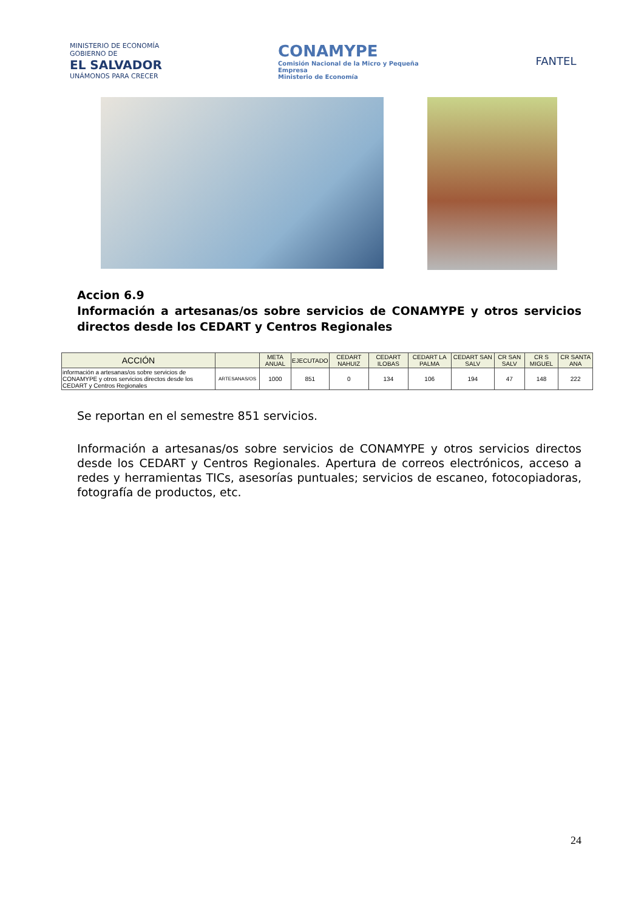MINISTERIO DE ECONOMÍA
GOBIERNO DE
EL SALVADOR
UNÁMONOS PARA CRECER
CONAMYPE
Comisión Nacional de la Micro y Pequeña Empresa
Ministerio de Economía
FANTEL
Accion 6.9
Información a artesanas/os sobre servicios de CONAMYPE y otros servicios directos desde los CEDART y Centros Regionales
| ACCIÓN | | META ANUAL | EJECUTADO | CEDART NAHUIZ | CEDART ILOBAS | CEDART LA PALMA | CEDART SAN SALV | CR SAN SALV | CR S MIGUEL | CR SANTA ANA |
| --- | --- | --- | --- | --- | --- | --- | --- | --- | --- | --- |
| información a artesanas/os sobre servicios de CONAMYPE y otros servicios directos desde los CEDART y Centros Regionales | ARTESANAS/OS | 1000 | 851 | 0 | 134 | 106 | 194 | 47 | 148 | 222 |
Se reportan en el semestre 851 servicios.
Información a artesanas/os sobre servicios de CONAMYPE y otros servicios directos desde los CEDART y Centros Regionales. Apertura de correos electrónicos, acceso a redes y herramientas TICs, asesorías puntuales; servicios de escaneo, fotocopiadoras, fotografía de productos, etc.
24